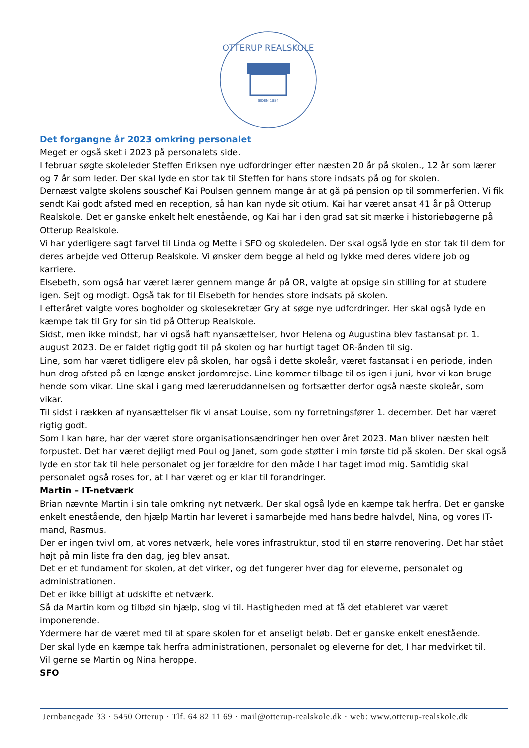OTTERUP REALSKOLE
SIDEN 1884
Det forgangne år 2023 omkring personalet
Meget er også sket i 2023 på personalets side.
I februar søgte skoleleder Steffen Eriksen nye udfordringer efter næsten 20 år på skolen., 12 år som lærer og 7 år som leder. Der skal lyde en stor tak til Steffen for hans store indsats på og for skolen.
Dernæst valgte skolens souschef Kai Poulsen gennem mange år at gå på pension op til sommerferien. Vi fik sendt Kai godt afsted med en reception, så han kan nyde sit otium. Kai har været ansat 41 år på Otterup Realskole. Det er ganske enkelt helt enestående, og Kai har i den grad sat sit mærke i historiebøgerne på Otterup Realskole.
Vi har yderligere sagt farvel til Linda og Mette i SFO og skoledelen. Der skal også lyde en stor tak til dem for deres arbejde ved Otterup Realskole. Vi ønsker dem begge al held og lykke med deres videre job og karriere.
Elsebeth, som også har været lærer gennem mange år på OR, valgte at opsige sin stilling for at studere igen. Sejt og modigt. Også tak for til Elsebeth for hendes store indsats på skolen.
I efteråret valgte vores bogholder og skolesekretær Gry at søge nye udfordringer. Her skal også lyde en kæmpe tak til Gry for sin tid på Otterup Realskole.
Sidst, men ikke mindst, har vi også haft nyansættelser, hvor Helena og Augustina blev fastansat pr. 1. august 2023. De er faldet rigtig godt til på skolen og har hurtigt taget OR-ånden til sig.
Line, som har været tidligere elev på skolen, har også i dette skoleår, været fastansat i en periode, inden hun drog afsted på en længe ønsket jordomrejse. Line kommer tilbage til os igen i juni, hvor vi kan bruge hende som vikar. Line skal i gang med læreruddannelsen og fortsætter derfor også næste skoleår, som vikar.
Til sidst i rækken af nyansættelser fik vi ansat Louise, som ny forretningsfører 1. december. Det har været rigtig godt.
Som I kan høre, har der været store organisationsændringer hen over året 2023. Man bliver næsten helt forpustet. Det har været dejligt med Poul og Janet, som gode støtter i min første tid på skolen. Der skal også lyde en stor tak til hele personalet og jer forældre for den måde I har taget imod mig. Samtidig skal personalet også roses for, at I har været og er klar til forandringer.
Martin – IT-netværk
Brian nævnte Martin i sin tale omkring nyt netværk. Der skal også lyde en kæmpe tak herfra. Det er ganske enkelt enestående, den hjælp Martin har leveret i samarbejde med hans bedre halvdel, Nina, og vores IT-mand, Rasmus.
Der er ingen tvivl om, at vores netværk, hele vores infrastruktur, stod til en større renovering. Det har stået højt på min liste fra den dag, jeg blev ansat.
Det er et fundament for skolen, at det virker, og det fungerer hver dag for eleverne, personalet og administrationen.
Det er ikke billigt at udskifte et netværk.
Så da Martin kom og tilbød sin hjælp, slog vi til. Hastigheden med at få det etableret var været imponerende.
Ydermere har de været med til at spare skolen for et anseligt beløb. Det er ganske enkelt enestående.
Der skal lyde en kæmpe tak herfra administrationen, personalet og eleverne for det, I har medvirket til.
Vil gerne se Martin og Nina heroppe.
SFO
Jernbanegade 33 · 5450 Otterup · Tlf. 64 82 11 69 · mail@otterup-realskole.dk · web: www.otterup-realskole.dk